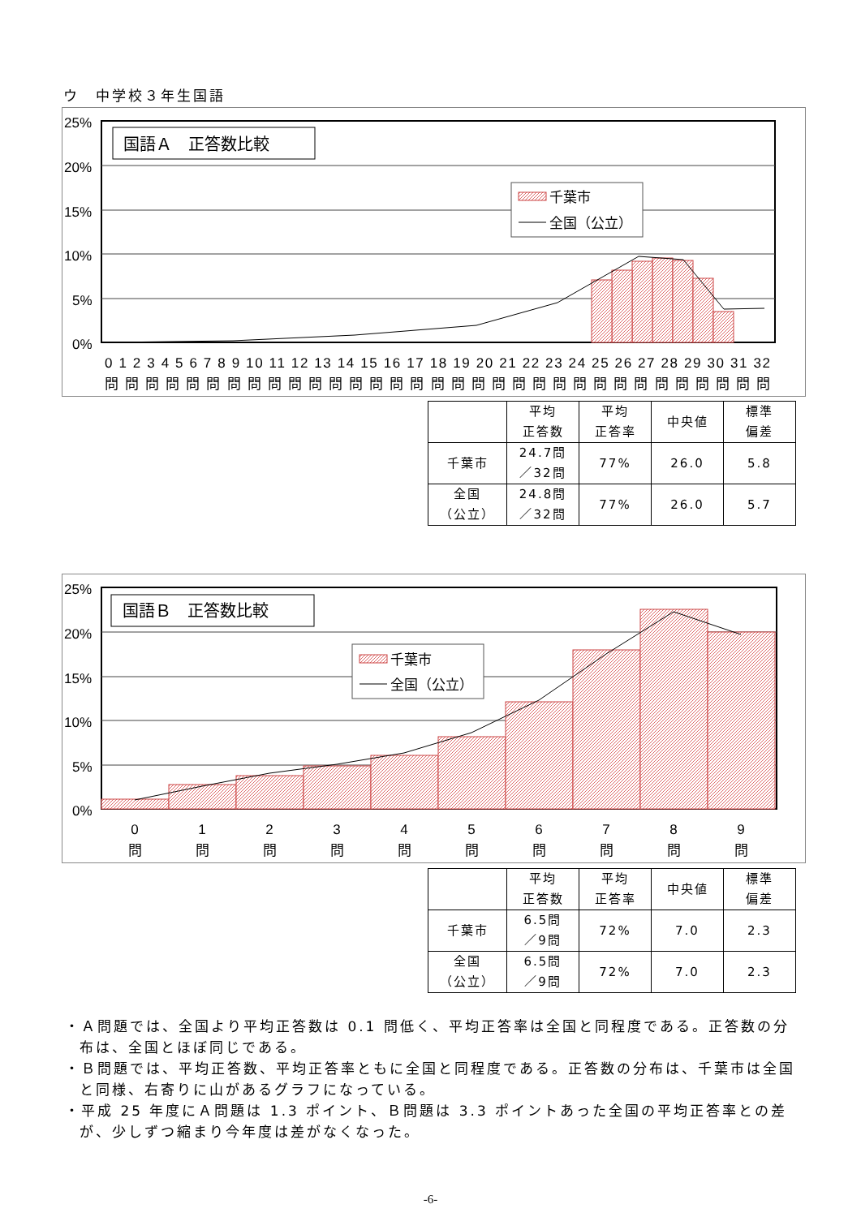ウ　中学校３年生国語
25%
20%
15%
10%
5%
0%
国語Ａ　正答数比較
千葉市
全国（公立）
0 1 2 3 4 5 6 7 8 9 10 11 12 13 14 15 16 17 18 19 20 21 22 23 24 25 26 27 28 29 30 31 32
問問問問問問問問問問問問問問問問問問問問問問問問問問問問問問問問問
| | 平均 正答数 | 平均 正答率 | 中央値 | 標準 偏差 |
| 千葉市 | 24.7問 ／32問 | 77% | 26.0 | 5.8 |
| 全国 （公立） | 24.8問 ／32問 | 77% | 26.0 | 5.7 |
25%
20%
15%
10%
5%
0%
国語Ｂ　正答数比較
千葉市
全国（公立）
0
1
2
3
4
5
6
7
8
9
問
問
問
問
問
問
問
問
問
問
| | 平均 正答数 | 平均 正答率 | 中央値 | 標準 偏差 |
| 千葉市 | 6.5問 ／9問 | 72% | 7.0 | 2.3 |
| 全国 （公立） | 6.5問 ／9問 | 72% | 7.0 | 2.3 |
・Ａ問題では、全国より平均正答数は 0.1 問低く、平均正答率は全国と同程度である。正答数の分布は、全国とほぼ同じである。
・Ｂ問題では、平均正答数、平均正答率ともに全国と同程度である。正答数の分布は、千葉市は全国と同様、右寄りに山があるグラフになっている。
・平成 25 年度にＡ問題は 1.3 ポイント、Ｂ問題は 3.3 ポイントあった全国の平均正答率との差が、少しずつ縮まり今年度は差がなくなった。
-6-